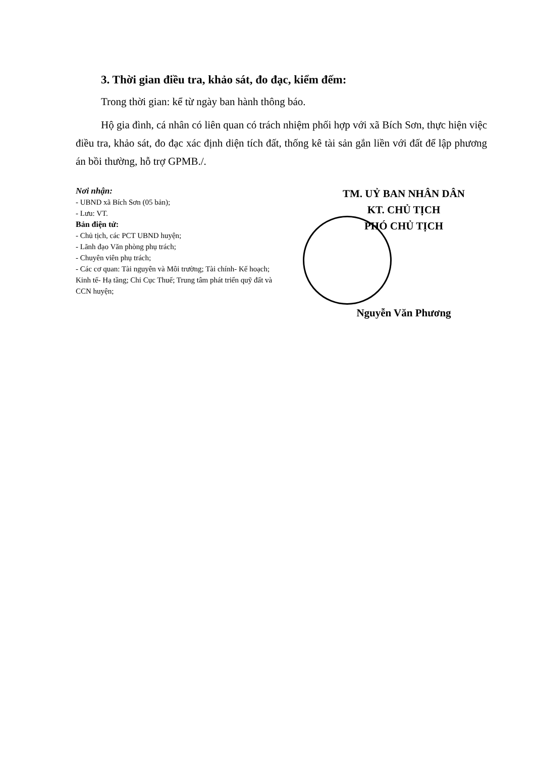3. Thời gian điều tra, khảo sát, đo đạc, kiểm đếm:
Trong thời gian: kể từ ngày ban hành thông báo.
Hộ gia đình, cá nhân có liên quan có trách nhiệm phối hợp với xã Bích Sơn, thực hiện việc điều tra, khảo sát, đo đạc xác định diện tích đất, thống kê tài sản gắn liền với đất để lập phương án bồi thường, hỗ trợ GPMB./.
Nơi nhận:
- UBND xã Bích Sơn (05 bản);
- Lưu: VT.
Bản điện tử:
- Chủ tịch, các PCT UBND huyện;
- Lãnh đạo Văn phòng phụ trách;
- Chuyên viên phụ trách;
- Các cơ quan: Tài nguyên và Môi trường; Tài chính- Kế hoạch; Kinh tế- Hạ tầng; Chi Cục Thuế; Trung tâm phát triển quỹ đất và CCN huyện;
TM. UỶ BAN NHÂN DÂN
KT. CHỦ TỊCH
PHÓ CHỦ TỊCH
Nguyễn Văn Phương